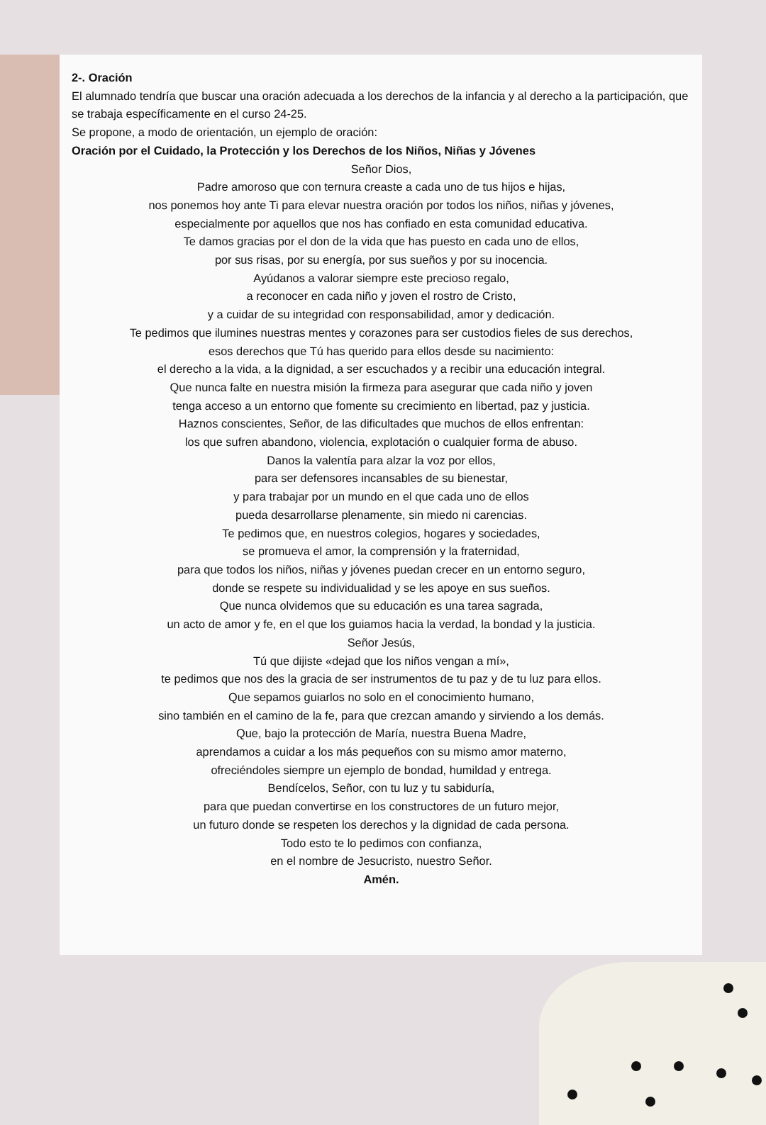2-. Oración
El alumnado tendría que buscar una oración adecuada a los derechos de la infancia y al derecho a la participación, que se trabaja específicamente en el curso 24-25.
Se propone, a modo de orientación, un ejemplo de oración:
Oración por el Cuidado, la Protección y los Derechos de los Niños, Niñas y Jóvenes
Señor Dios,
Padre amoroso que con ternura creaste a cada uno de tus hijos e hijas,
nos ponemos hoy ante Ti para elevar nuestra oración por todos los niños, niñas y jóvenes,
especialmente por aquellos que nos has confiado en esta comunidad educativa.
Te damos gracias por el don de la vida que has puesto en cada uno de ellos,
por sus risas, por su energía, por sus sueños y por su inocencia.
Ayúdanos a valorar siempre este precioso regalo,
a reconocer en cada niño y joven el rostro de Cristo,
y a cuidar de su integridad con responsabilidad, amor y dedicación.
Te pedimos que ilumines nuestras mentes y corazones para ser custodios fieles de sus derechos,
esos derechos que Tú has querido para ellos desde su nacimiento:
el derecho a la vida, a la dignidad, a ser escuchados y a recibir una educación integral.
Que nunca falte en nuestra misión la firmeza para asegurar que cada niño y joven
tenga acceso a un entorno que fomente su crecimiento en libertad, paz y justicia.
Haznos conscientes, Señor, de las dificultades que muchos de ellos enfrentan:
los que sufren abandono, violencia, explotación o cualquier forma de abuso.
Danos la valentía para alzar la voz por ellos,
para ser defensores incansables de su bienestar,
y para trabajar por un mundo en el que cada uno de ellos
pueda desarrollarse plenamente, sin miedo ni carencias.
Te pedimos que, en nuestros colegios, hogares y sociedades,
se promueva el amor, la comprensión y la fraternidad,
para que todos los niños, niñas y jóvenes puedan crecer en un entorno seguro,
donde se respete su individualidad y se les apoye en sus sueños.
Que nunca olvidemos que su educación es una tarea sagrada,
un acto de amor y fe, en el que los guiamos hacia la verdad, la bondad y la justicia.
Señor Jesús,
Tú que dijiste «dejad que los niños vengan a mí»,
te pedimos que nos des la gracia de ser instrumentos de tu paz y de tu luz para ellos.
Que sepamos guiarlos no solo en el conocimiento humano,
sino también en el camino de la fe, para que crezcan amando y sirviendo a los demás.
Que, bajo la protección de María, nuestra Buena Madre,
aprendamos a cuidar a los más pequeños con su mismo amor materno,
ofreciéndoles siempre un ejemplo de bondad, humildad y entrega.
Bendícelos, Señor, con tu luz y tu sabiduría,
para que puedan convertirse en los constructores de un futuro mejor,
un futuro donde se respeten los derechos y la dignidad de cada persona.
Todo esto te lo pedimos con confianza,
en el nombre de Jesucristo, nuestro Señor.
Amén.